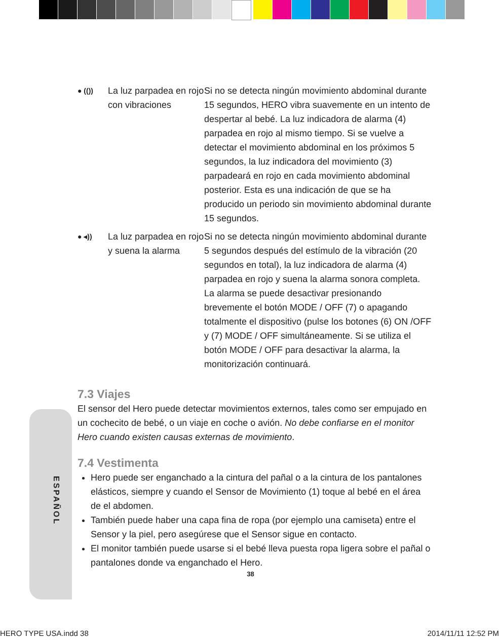ESPAÑOL
| ● (()) | La luz parpadea en rojo con vibraciones | Si no se detecta ningún movimiento abdominal durante 15 segundos, HERO vibra suavemente en un intento de despertar al bebé. La luz indicadora de alarma (4) parpadea en rojo al mismo tiempo. Si se vuelve a detectar el movimiento abdominal en los próximos 5 segundos, la luz indicadora del movimiento (3) parpadeará en rojo en cada movimiento abdominal posterior. Esta es una indicación de que se ha producido un periodo sin movimiento abdominal durante 15 segundos. |
| ● ◂)) | La luz parpadea en rojo y suena la alarma | Si no se detecta ningún movimiento abdominal durante 5 segundos después del estímulo de la vibración (20 segundos en total), la luz indicadora de alarma (4) parpadea en rojo y suena la alarma sonora completa. La alarma se puede desactivar presionando brevemente el botón MODE / OFF (7) o apagando totalmente el dispositivo (pulse los botones (6) ON /OFF y (7) MODE / OFF simultáneamente. Si se utiliza el botón MODE / OFF para desactivar la alarma, la monitorización continuará. |
7.3 Viajes
El sensor del Hero puede detectar movimientos externos, tales como ser empujado en un cochecito de bebé, o un viaje en coche o avión. No debe confiarse en el monitor Hero cuando existen causas externas de movimiento.
7.4 Vestimenta
Hero puede ser enganchado a la cintura del pañal o a la cintura de los pantalones elásticos, siempre y cuando el Sensor de Movimiento (1) toque al bebé en el área de el abdomen.
También puede haber una capa fina de ropa (por ejemplo una camiseta) entre el Sensor y la piel, pero asegúrese que el Sensor sigue en contacto.
El monitor también puede usarse si el bebé lleva puesta ropa ligera sobre el pañal o pantalones donde va enganchado el Hero.
38
HERO TYPE USA.indd 38 2014/11/11 12:52 PM